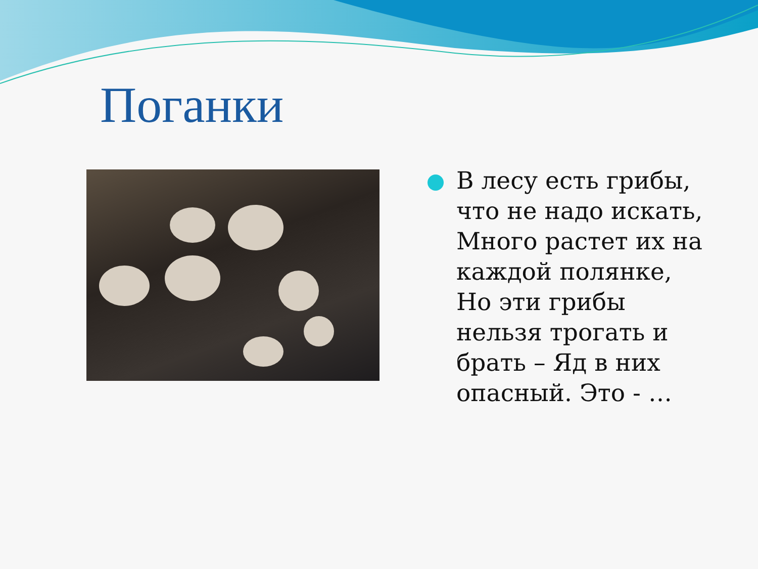Поганки
В лесу есть грибы, что не надо искать, Много растет их на каждой полянке, Но эти грибы нельзя трогать и брать – Яд в них опасный. Это - …